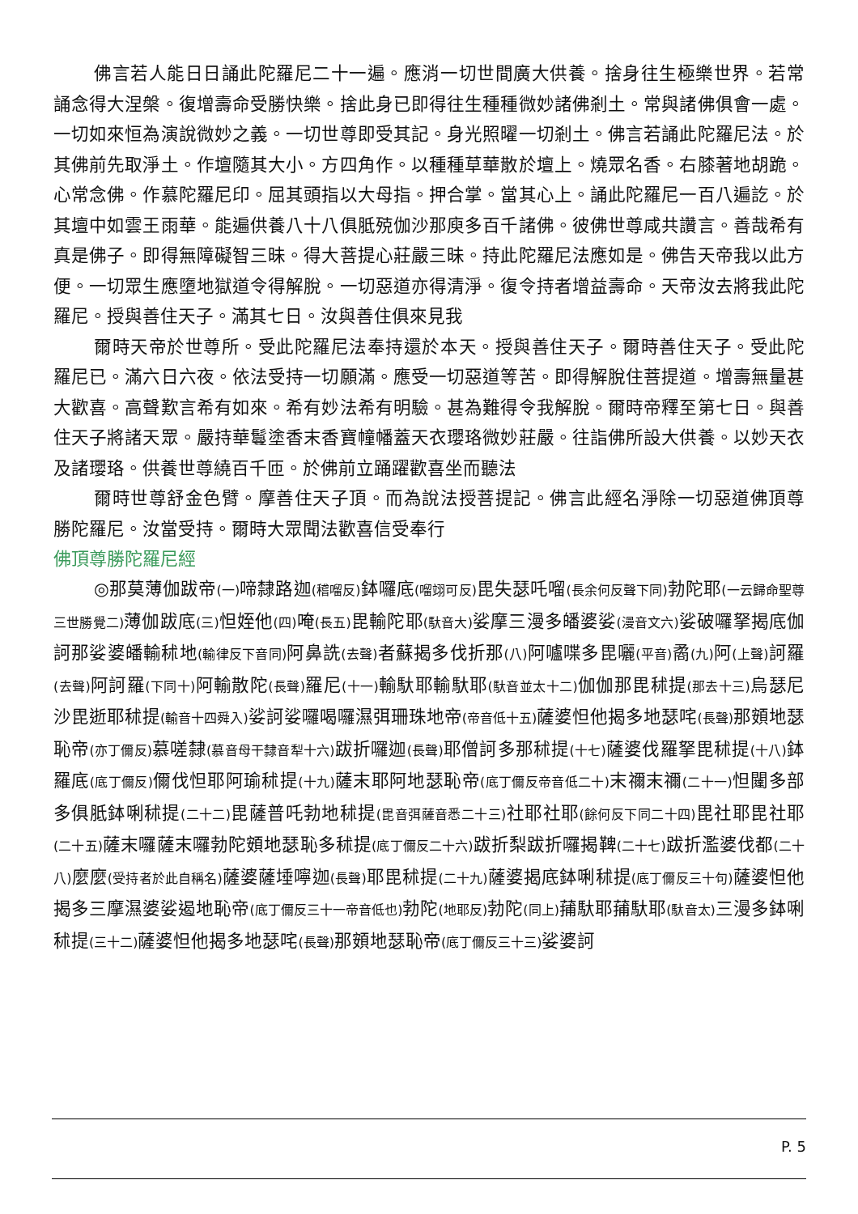佛言若人能日日誦此陀羅尼二十一遍。應消一切世間廣大供養。捨身往生極樂世界。若常誦念得大涅槃。復增壽命受勝快樂。捨此身已即得往生種種微妙諸佛剎土。常與諸佛俱會一處。一切如來恒為演說微妙之義。一切世尊即受其記。身光照曜一切剎土。佛言若誦此陀羅尼法。於其佛前先取淨土。作壇隨其大小。方四角作。以種種草華散於壇上。燒眾名香。右膝著地胡跪。心常念佛。作慕陀羅尼印。屈其頭指以大母指。押合掌。當其心上。誦此陀羅尼一百八遍訖。於其壇中如雲王雨華。能遍供養八十八俱胝殑伽沙那庾多百千諸佛。彼佛世尊咸共讚言。善哉希有真是佛子。即得無障礙智三昧。得大菩提心莊嚴三昧。持此陀羅尼法應如是。佛告天帝我以此方便。一切眾生應墮地獄道令得解脫。一切惡道亦得清淨。復令持者增益壽命。天帝汝去將我此陀羅尼。授與善住天子。滿其七日。汝與善住俱來見我
爾時天帝於世尊所。受此陀羅尼法奉持還於本天。授與善住天子。爾時善住天子。受此陀羅尼已。滿六日六夜。依法受持一切願滿。應受一切惡道等苦。即得解脫住菩提道。增壽無量甚大歡喜。高聲歎言希有如來。希有妙法希有明驗。甚為難得令我解脫。爾時帝釋至第七日。與善住天子將諸天眾。嚴持華鬘塗香末香寶幢幡蓋天衣瓔珞微妙莊嚴。往詣佛所設大供養。以妙天衣及諸瓔珞。供養世尊繞百千匝。於佛前立踊躍歡喜坐而聽法
爾時世尊舒金色臂。摩善住天子頂。而為說法授菩提記。佛言此經名淨除一切惡道佛頂尊勝陀羅尼。汝當受持。爾時大眾聞法歡喜信受奉行
佛頂尊勝陀羅尼經
◎那莫薄伽跋帝(一) 啼隸路迦(稽𠺕反) 鉢囉底(𠺕翊可反) 毘失瑟吒𠺕(長余何反聲下同) 勃陀耶(一云歸命聖尊三世勝覺二) 薄伽跋底(三) 怛姪他(四) 唵(長五) 毘輸陀耶(馱音大) 娑摩三漫多皤婆娑(漫音文六) 娑破囉拏揭底伽訶那娑婆皤輸秫地(輸律反下音同) 阿鼻詵(去聲) 者蘇揭多伐折那(八) 阿嚧喋多毘囇(平音) 矞(九) 阿(上聲) 訶羅(去聲) 阿訶羅(下同十) 阿輸散陀(長聲) 羅尼(十一) 輸馱耶輸馱耶(馱音並太十二) 伽伽那毘秫提(那去十三) 烏瑟尼沙毘逝耶秫提(輸音十四舜入) 娑訶娑囉喝囉濕弭珊珠地帝(帝音低十五) 薩婆怛他揭多地瑟咤(長聲) 那頞地瑟恥帝(亦丁儞反) 慕嗟隸(慕音母干隸音犁十六) 跋折囉迦(長聲) 耶僧訶多那秫提(十七) 薩婆伐羅拏毘秫提(十八) 鉢羅底(底丁儞反) 儞伐怛耶阿瑜秫提(十九) 薩末耶阿地瑟恥帝(底丁儞反帝音低二十) 末禰末禰(二十一) 怛闥多部多俱胝鉢唎秫提(二十二) 毘薩普吒勃地秫提(毘音弭薩音悉二十三) 社耶社耶(餘何反下同二十四) 毘社耶毘社耶(二十五) 薩末囉薩末囉勃陀頞地瑟恥多秫提(底丁儞反二十六) 跋折梨跋折囉揭鞞(二十七) 跋折濫婆伐都(二十八) 麼麼(受持者於此自稱名) 薩婆薩埵嚀迦(長聲) 耶毘秫提(二十九) 薩婆揭底鉢唎秫提(底丁儞反三十句) 薩婆怛他揭多三摩濕婆娑遏地恥帝(底丁儞反三十一帝音低也) 勃陀(地耶反) 勃陀(同上) 蒱馱耶蒱馱耶(馱音太) 三漫多鉢唎秫提(三十二) 薩婆怛他揭多地瑟咤(長聲) 那頞地瑟恥帝(底丁儞反三十三) 娑婆訶
P. 5